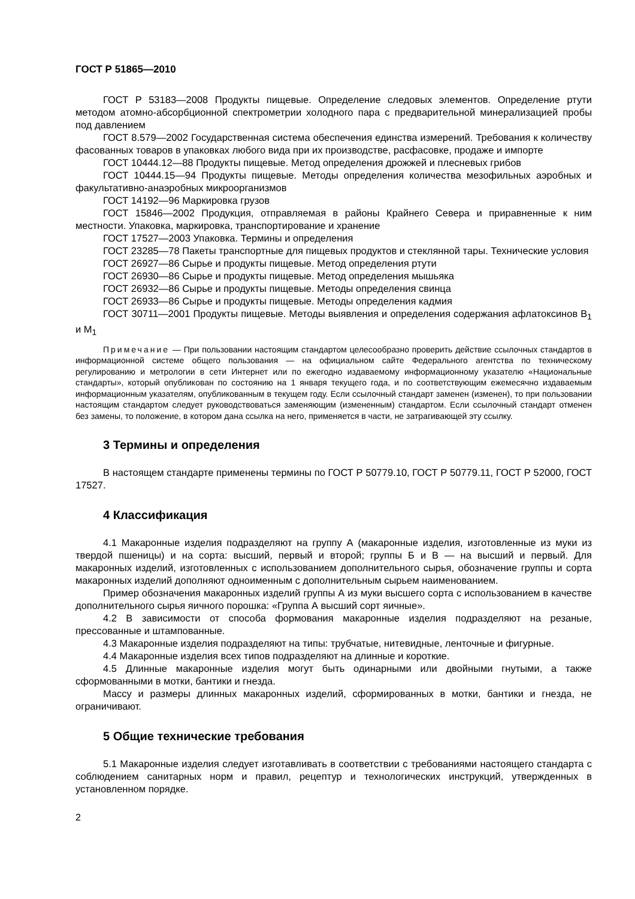ГОСТ Р 51865—2010
ГОСТ Р 53183—2008 Продукты пищевые. Определение следовых элементов. Определение ртути методом атомно-абсорбционной спектрометрии холодного пара с предварительной минерализацией пробы под давлением
ГОСТ 8.579—2002 Государственная система обеспечения единства измерений. Требования к количеству фасованных товаров в упаковках любого вида при их производстве, расфасовке, продаже и импорте
ГОСТ 10444.12—88 Продукты пищевые. Метод определения дрожжей и плесневых грибов
ГОСТ 10444.15—94 Продукты пищевые. Методы определения количества мезофильных аэробных и факультативно-анаэробных микроорганизмов
ГОСТ 14192—96 Маркировка грузов
ГОСТ 15846—2002 Продукция, отправляемая в районы Крайнего Севера и приравненные к ним местности. Упаковка, маркировка, транспортирование и хранение
ГОСТ 17527—2003 Упаковка. Термины и определения
ГОСТ 23285—78 Пакеты транспортные для пищевых продуктов и стеклянной тары. Технические условия
ГОСТ 26927—86 Сырье и продукты пищевые. Метод определения ртути
ГОСТ 26930—86 Сырье и продукты пищевые. Метод определения мышьяка
ГОСТ 26932—86 Сырье и продукты пищевые. Методы определения свинца
ГОСТ 26933—86 Сырье и продукты пищевые. Методы определения кадмия
ГОСТ 30711—2001 Продукты пищевые. Методы выявления и определения содержания афлатоксинов B<sub>1</sub> и M<sub>1</sub>
Примечание — При пользовании настоящим стандартом целесообразно проверить действие ссылочных стандартов в информационной системе общего пользования — на официальном сайте Федерального агентства по техническому регулированию и метрологии в сети Интернет или по ежегодно издаваемому информационному указателю «Национальные стандарты», который опубликован по состоянию на 1 января текущего года, и по соответствующим ежемесячно издаваемым информационным указателям, опубликованным в текущем году. Если ссылочный стандарт заменен (изменен), то при пользовании настоящим стандартом следует руководствоваться заменяющим (измененным) стандартом. Если ссылочный стандарт отменен без замены, то положение, в котором дана ссылка на него, применяется в части, не затрагивающей эту ссылку.
3 Термины и определения
В настоящем стандарте применены термины по ГОСТ Р 50779.10, ГОСТ Р 50779.11, ГОСТ Р 52000, ГОСТ 17527.
4 Классификация
4.1 Макаронные изделия подразделяют на группу А (макаронные изделия, изготовленные из муки из твердой пшеницы) и на сорта: высший, первый и второй; группы Б и В — на высший и первый. Для макаронных изделий, изготовленных с использованием дополнительного сырья, обозначение группы и сорта макаронных изделий дополняют одноименным с дополнительным сырьем наименованием.
Пример обозначения макаронных изделий группы А из муки высшего сорта с использованием в качестве дополнительного сырья яичного порошка: «Группа А высший сорт яичные».
4.2 В зависимости от способа формования макаронные изделия подразделяют на резаные, прессованные и штампованные.
4.3 Макаронные изделия подразделяют на типы: трубчатые, нитевидные, ленточные и фигурные.
4.4 Макаронные изделия всех типов подразделяют на длинные и короткие.
4.5 Длинные макаронные изделия могут быть одинарными или двойными гнутыми, а также сформованными в мотки, бантики и гнезда.
Массу и размеры длинных макаронных изделий, сформированных в мотки, бантики и гнезда, не ограничивают.
5 Общие технические требования
5.1 Макаронные изделия следует изготавливать в соответствии с требованиями настоящего стандарта с соблюдением санитарных норм и правил, рецептур и технологических инструкций, утвержденных в установленном порядке.
2